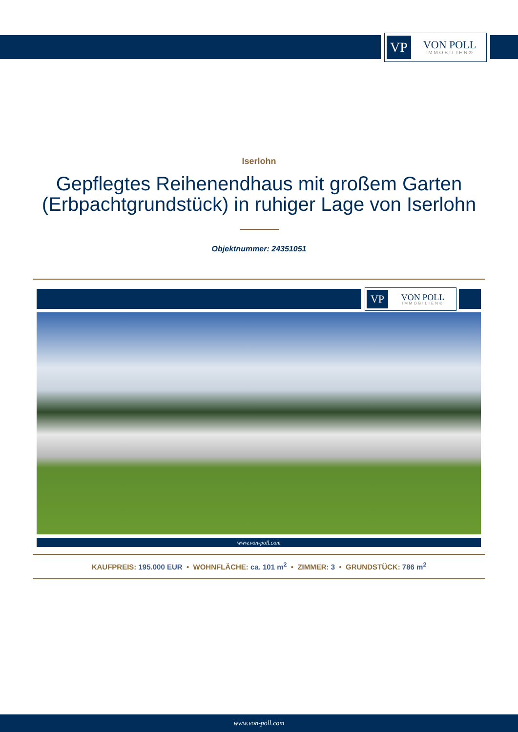VP
VON POLL
IMMOBILIEN®
Iserlohn
Gepflegtes Reihenendhaus mit großem Garten (Erbpachtgrundstück) in ruhiger Lage von Iserlohn
Objektnummer: 24351051
VP
VON POLL
IMMOBILIEN®
www.von-poll.com
KAUFPREIS: 195.000 EUR • WOHNFLÄCHE: ca. 101 m<sup>2</sup> • ZIMMER: 3 • GRUNDSTÜCK: 786 m<sup>2</sup>
www.von-poll.com